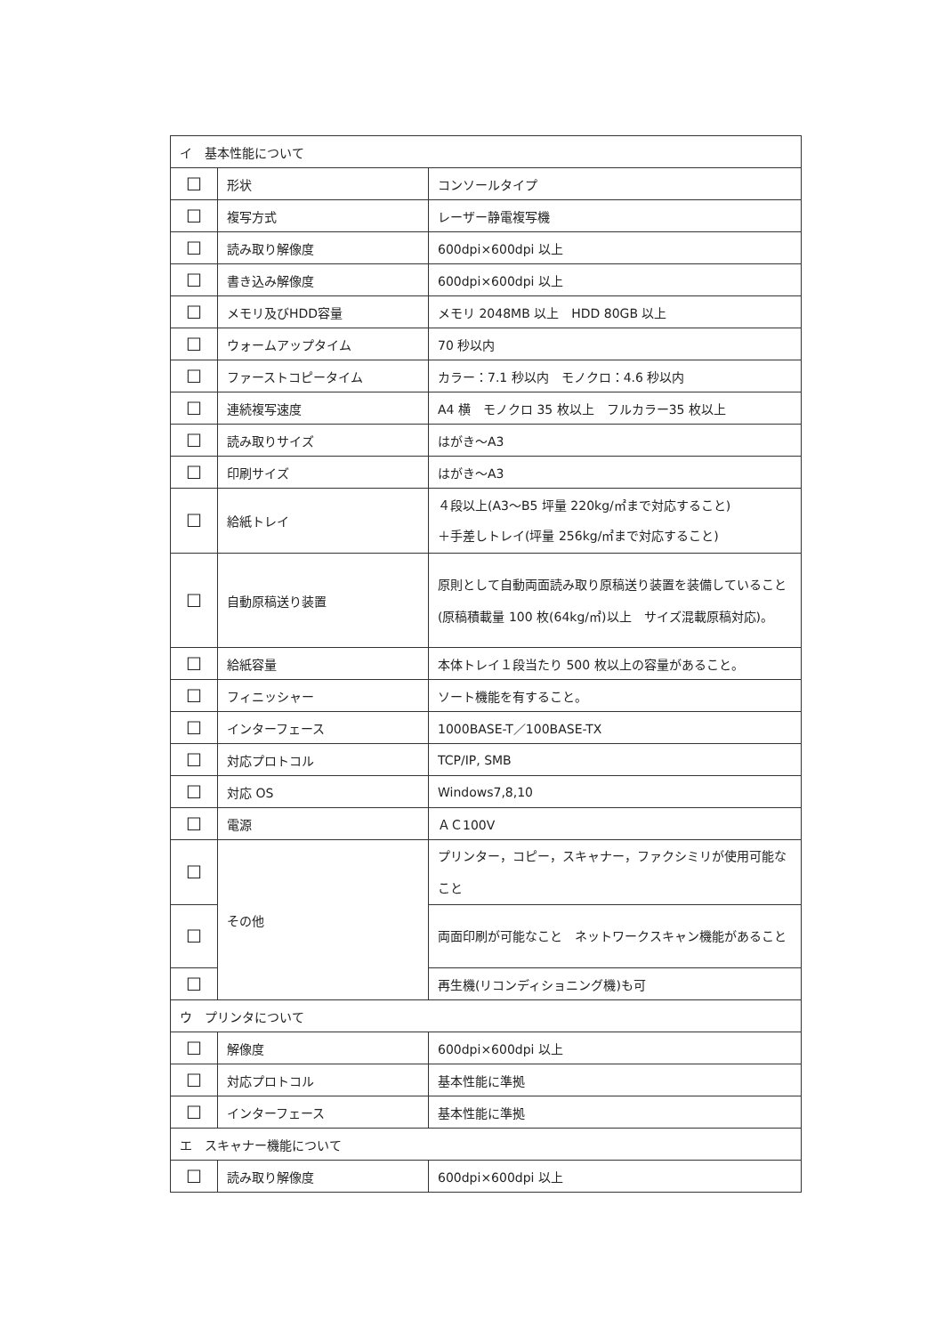| イ 基本性能について | | |
| ☐ | 形状 | コンソールタイプ |
| ☐ | 複写方式 | レーザー静電複写機 |
| ☐ | 読み取り解像度 | 600dpi×600dpi 以上 |
| ☐ | 書き込み解像度 | 600dpi×600dpi 以上 |
| ☐ | メモリ及びHDD容量 | メモリ 2048MB 以上 HDD 80GB 以上 |
| ☐ | ウォームアップタイム | 70 秒以内 |
| ☐ | ファーストコピータイム | カラー：7.1 秒以内 モノクロ：4.6 秒以内 |
| ☐ | 連続複写速度 | A4 横 モノクロ 35 枚以上 フルカラー35 枚以上 |
| ☐ | 読み取りサイズ | はがき～A3 |
| ☐ | 印刷サイズ | はがき～A3 |
| ☐ | 給紙トレイ | ４段以上(A3～B5 坪量 220kg/㎡まで対応すること) ＋手差しトレイ(坪量 256kg/㎡まで対応すること) |
| ☐ | 自動原稿送り装置 | 原則として自動両面読み取り原稿送り装置を装備していること(原稿積載量 100 枚(64kg/㎡)以上 サイズ混載原稿対応)。 |
| ☐ | 給紙容量 | 本体トレイ１段当たり 500 枚以上の容量があること。 |
| ☐ | フィニッシャー | ソート機能を有すること。 |
| ☐ | インターフェース | 1000BASE-T／100BASE-TX |
| ☐ | 対応プロトコル | TCP/IP, SMB |
| ☐ | 対応 OS | Windows7,8,10 |
| ☐ | 電源 | ＡＣ100V |
| ☐ | その他 | プリンター，コピー，スキャナー，ファクシミリが使用可能なこと |
| ☐ | | 両面印刷が可能なこと ネットワークスキャン機能があること |
| ☐ | | 再生機(リコンディショニング機)も可 |
| ウ プリンタについて | | |
| ☐ | 解像度 | 600dpi×600dpi 以上 |
| ☐ | 対応プロトコル | 基本性能に準拠 |
| ☐ | インターフェース | 基本性能に準拠 |
| エ スキャナー機能について | | |
| ☐ | 読み取り解像度 | 600dpi×600dpi 以上 |